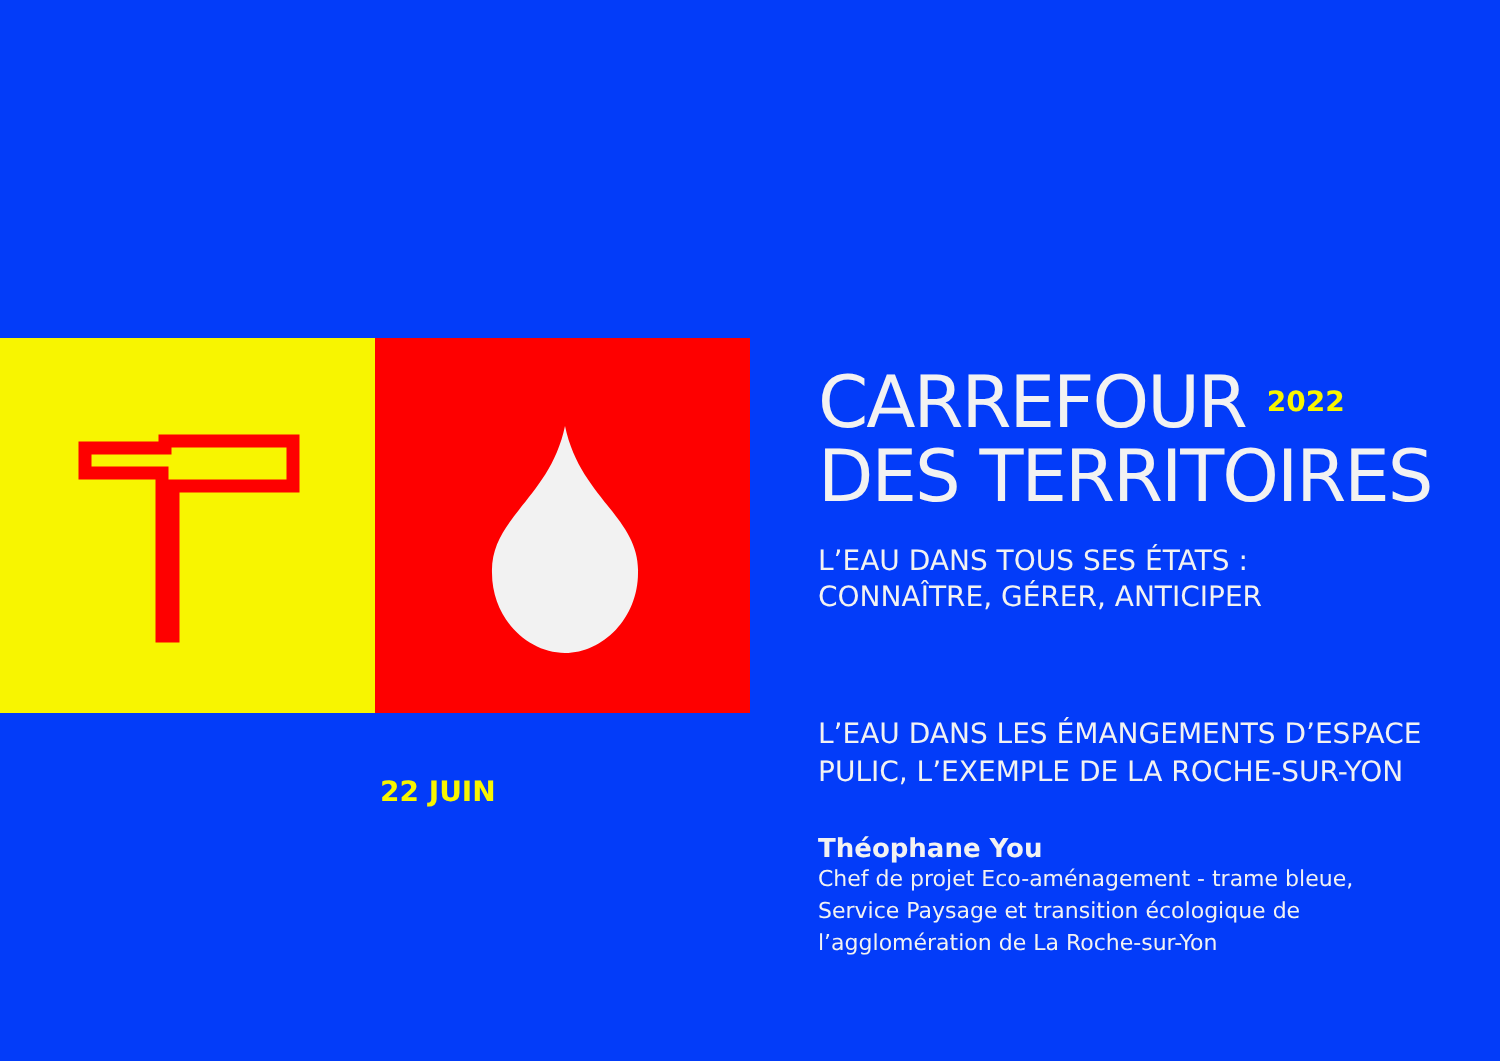22 JUIN
CARREFOUR <sup>2022</sup>
DES TERRITOIRES
L’EAU DANS TOUS SES ÉTATS :
CONNAÎTRE, GÉRER, ANTICIPER
L’EAU DANS LES ÉMANGEMENTS D’ESPACE PULIC, L’EXEMPLE DE LA ROCHE-SUR-YON
Théophane You
Chef de projet Eco-aménagement - trame bleue,
Service Paysage et transition écologique de
l’agglomération de La Roche-sur-Yon